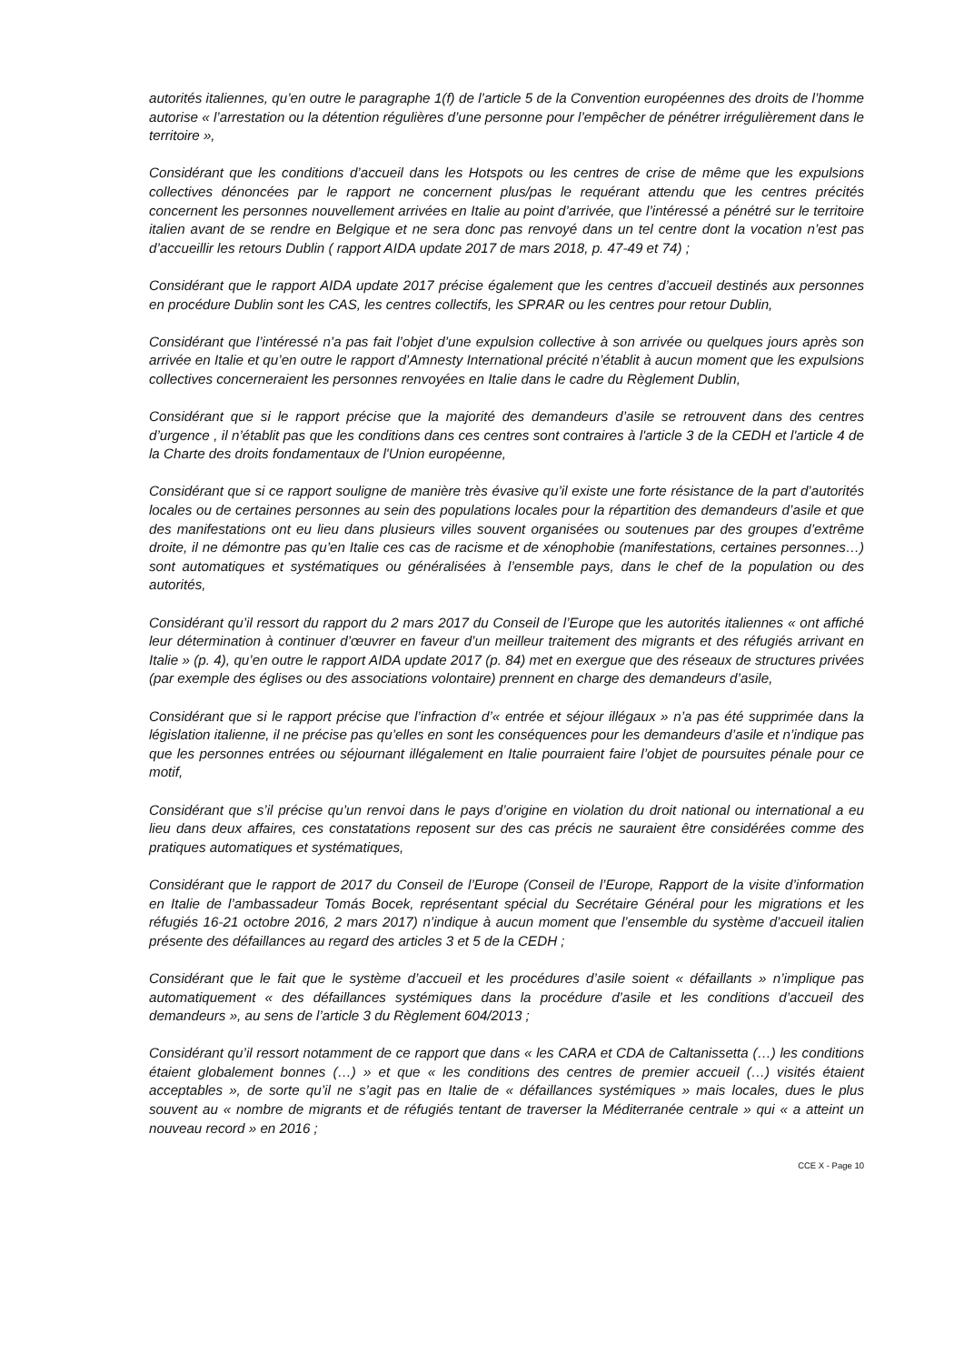autorités italiennes, qu’en outre le paragraphe 1(f) de l’article 5 de la Convention européennes des droits de l’homme autorise « l’arrestation ou la détention régulières d’une personne pour l’empêcher de pénétrer irrégulièrement dans le territoire »,
Considérant que les conditions d’accueil dans les Hotspots ou les centres de crise de même que les expulsions collectives dénoncées par le rapport ne concernent plus/pas le requérant attendu que les centres précités concernent les personnes nouvellement arrivées en Italie au point d’arrivée, que l’intéressé a pénétré sur le territoire italien avant de se rendre en Belgique et ne sera donc pas renvoyé dans un tel centre dont la vocation n’est pas d’accueillir les retours Dublin ( rapport AIDA update 2017 de mars 2018, p. 47-49 et 74) ;
Considérant que le rapport AIDA update 2017 précise également que les centres d’accueil destinés aux personnes en procédure Dublin sont les CAS, les centres collectifs, les SPRAR ou les centres pour retour Dublin,
Considérant que l’intéressé n’a pas fait l’objet d’une expulsion collective à son arrivée ou quelques jours après son arrivée en Italie et qu’en outre le rapport d’Amnesty International précité n’établit à aucun moment que les expulsions collectives concerneraient les personnes renvoyées en Italie dans le cadre du Règlement Dublin,
Considérant que si le rapport précise que la majorité des demandeurs d’asile se retrouvent dans des centres d’urgence , il n’établit pas que les conditions dans ces centres sont contraires à l'article 3 de la CEDH et l'article 4 de la Charte des droits fondamentaux de l'Union européenne,
Considérant que si ce rapport souligne de manière très évasive qu’il existe une forte résistance de la part d’autorités locales ou de certaines personnes au sein des populations locales pour la répartition des demandeurs d’asile et que des manifestations ont eu lieu dans plusieurs villes souvent organisées ou soutenues par des groupes d’extrême droite, il ne démontre pas qu’en Italie ces cas de racisme et de xénophobie (manifestations, certaines personnes…) sont automatiques et systématiques ou généralisées à l’ensemble pays, dans le chef de la population ou des autorités,
Considérant qu’il ressort du rapport du 2 mars 2017 du Conseil de l’Europe que les autorités italiennes « ont affiché leur détermination à continuer d’œuvrer en faveur d’un meilleur traitement des migrants et des réfugiés arrivant en Italie » (p. 4), qu’en outre le rapport AIDA update 2017 (p. 84) met en exergue que des réseaux de structures privées (par exemple des églises ou des associations volontaire) prennent en charge des demandeurs d’asile,
Considérant que si le rapport précise que l’infraction d’« entrée et séjour illégaux » n’a pas été supprimée dans la législation italienne, il ne précise pas qu’elles en sont les conséquences pour les demandeurs d’asile et n’indique pas que les personnes entrées ou séjournant illégalement en Italie pourraient faire l’objet de poursuites pénale pour ce motif,
Considérant que s’il précise qu’un renvoi dans le pays d’origine en violation du droit national ou international a eu lieu dans deux affaires, ces constatations reposent sur des cas précis ne sauraient être considérées comme des pratiques automatiques et systématiques,
Considérant que le rapport de 2017 du Conseil de l’Europe (Conseil de l’Europe, Rapport de la visite d’information en Italie de l’ambassadeur Tomás Bocek, représentant spécial du Secrétaire Général pour les migrations et les réfugiés 16-21 octobre 2016, 2 mars 2017) n’indique à aucun moment que l’ensemble du système d’accueil italien présente des défaillances au regard des articles 3 et 5 de la CEDH ;
Considérant que le fait que le système d’accueil et les procédures d’asile soient « défaillants » n’implique pas automatiquement « des défaillances systémiques dans la procédure d’asile et les conditions d’accueil des demandeurs », au sens de l’article 3 du Règlement 604/2013 ;
Considérant qu’il ressort notamment de ce rapport que dans « les CARA et CDA de Caltanissetta (…) les conditions étaient globalement bonnes (…) » et que « les conditions des centres de premier accueil (…) visités étaient acceptables », de sorte qu’il ne s’agit pas en Italie de « défaillances systémiques » mais locales, dues le plus souvent au « nombre de migrants et de réfugiés tentant de traverser la Méditerranée centrale » qui « a atteint un nouveau record » en 2016 ;
CCE X - Page 10